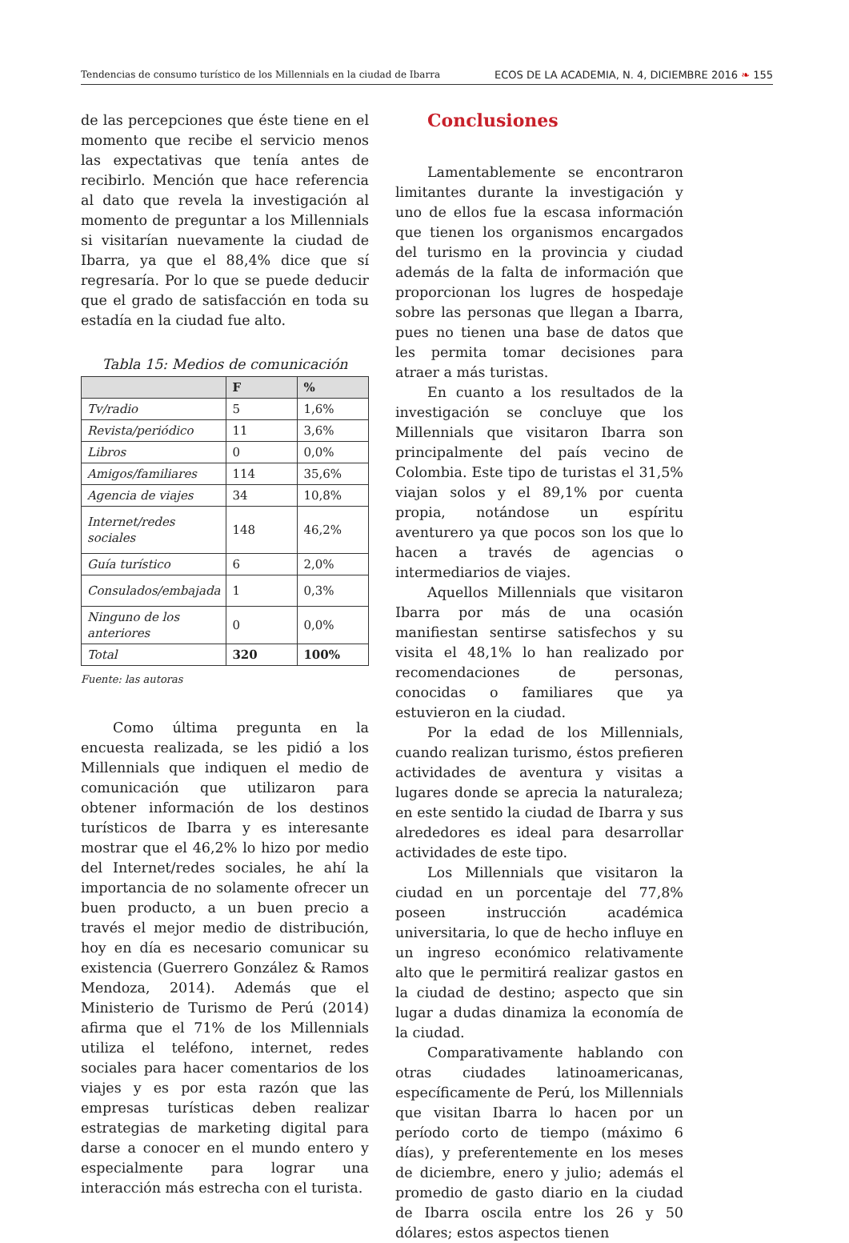Tendencias de consumo turístico de los Millennials en la ciudad de Ibarra ECOS DE LA ACADEMIA, N. 4, DICIEMBRE 2016 ❧ 155
de las percepciones que éste tiene en el momento que recibe el servicio menos las expectativas que tenía antes de recibirlo. Mención que hace referencia al dato que revela la investigación al momento de preguntar a los Millennials si visitarían nuevamente la ciudad de Ibarra, ya que el 88,4% dice que sí regresaría. Por lo que se puede deducir que el grado de satisfacción en toda su estadía en la ciudad fue alto.
Tabla 15: Medios de comunicación
| | F | % |
| --- | --- | --- |
| Tv/radio | 5 | 1,6% |
| Revista/periódico | 11 | 3,6% |
| Libros | 0 | 0,0% |
| Amigos/familiares | 114 | 35,6% |
| Agencia de viajes | 34 | 10,8% |
| Internet/redes sociales | 148 | 46,2% |
| Guía turístico | 6 | 2,0% |
| Consulados/embajada | 1 | 0,3% |
| Ninguno de los anteriores | 0 | 0,0% |
| Total | 320 | 100% |
Fuente: las autoras
Como última pregunta en la encuesta realizada, se les pidió a los Millennials que indiquen el medio de comunicación que utilizaron para obtener información de los destinos turísticos de Ibarra y es interesante mostrar que el 46,2% lo hizo por medio del Internet/redes sociales, he ahí la importancia de no solamente ofrecer un buen producto, a un buen precio a través el mejor medio de distribución, hoy en día es necesario comunicar su existencia (Guerrero González & Ramos Mendoza, 2014). Además que el Ministerio de Turismo de Perú (2014) afirma que el 71% de los Millennials utiliza el teléfono, internet, redes sociales para hacer comentarios de los viajes y es por esta razón que las empresas turísticas deben realizar estrategias de marketing digital para darse a conocer en el mundo entero y especialmente para lograr una interacción más estrecha con el turista.
Conclusiones
Lamentablemente se encontraron limitantes durante la investigación y uno de ellos fue la escasa información que tienen los organismos encargados del turismo en la provincia y ciudad además de la falta de información que proporcionan los lugres de hospedaje sobre las personas que llegan a Ibarra, pues no tienen una base de datos que les permita tomar decisiones para atraer a más turistas.
En cuanto a los resultados de la investigación se concluye que los Millennials que visitaron Ibarra son principalmente del país vecino de Colombia. Este tipo de turistas el 31,5% viajan solos y el 89,1% por cuenta propia, notándose un espíritu aventurero ya que pocos son los que lo hacen a través de agencias o intermediarios de viajes.
Aquellos Millennials que visitaron Ibarra por más de una ocasión manifiestan sentirse satisfechos y su visita el 48,1% lo han realizado por recomendaciones de personas, conocidas o familiares que ya estuvieron en la ciudad.
Por la edad de los Millennials, cuando realizan turismo, éstos prefieren actividades de aventura y visitas a lugares donde se aprecia la naturaleza; en este sentido la ciudad de Ibarra y sus alrededores es ideal para desarrollar actividades de este tipo.
Los Millennials que visitaron la ciudad en un porcentaje del 77,8% poseen instrucción académica universitaria, lo que de hecho influye en un ingreso económico relativamente alto que le permitirá realizar gastos en la ciudad de destino; aspecto que sin lugar a dudas dinamiza la economía de la ciudad.
Comparativamente hablando con otras ciudades latinoamericanas, específicamente de Perú, los Millennials que visitan Ibarra lo hacen por un período corto de tiempo (máximo 6 días), y preferentemente en los meses de diciembre, enero y julio; además el promedio de gasto diario en la ciudad de Ibarra oscila entre los 26 y 50 dólares; estos aspectos tienen